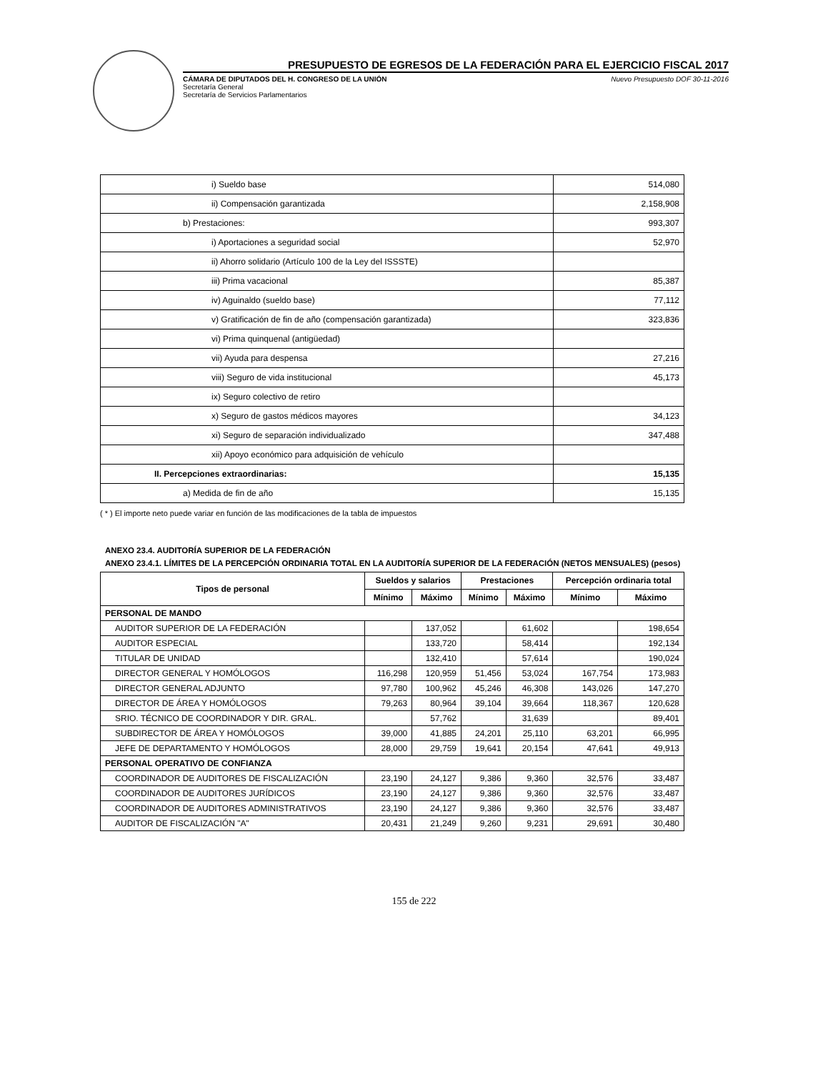PRESUPUESTO DE EGRESOS DE LA FEDERACIÓN PARA EL EJERCICIO FISCAL 2017
CÁMARA DE DIPUTADOS DEL H. CONGRESO DE LA UNIÓN
Secretaría General
Secretaría de Servicios Parlamentarios
Nuevo Presupuesto DOF 30-11-2016
| i) Sueldo base | 514,080 |
| ii) Compensación garantizada | 2,158,908 |
| b) Prestaciones: | 993,307 |
| i) Aportaciones a seguridad social | 52,970 |
| ii) Ahorro solidario (Artículo 100 de la Ley del ISSSTE) | |
| iii) Prima vacacional | 85,387 |
| iv) Aguinaldo (sueldo base) | 77,112 |
| v) Gratificación de fin de año (compensación garantizada) | 323,836 |
| vi) Prima quinquenal (antigüedad) | |
| vii) Ayuda para despensa | 27,216 |
| viii) Seguro de vida institucional | 45,173 |
| ix) Seguro colectivo de retiro | |
| x) Seguro de gastos médicos mayores | 34,123 |
| xi) Seguro de separación individualizado | 347,488 |
| xii) Apoyo económico para adquisición de vehículo | |
| II. Percepciones extraordinarias: | 15,135 |
| a) Medida de fin de año | 15,135 |
( * ) El importe neto puede variar en función de las modificaciones de la tabla de impuestos
ANEXO 23.4. AUDITORÍA SUPERIOR DE LA FEDERACIÓN
ANEXO 23.4.1. LÍMITES DE LA PERCEPCIÓN ORDINARIA TOTAL EN LA AUDITORÍA SUPERIOR DE LA FEDERACIÓN (NETOS MENSUALES) (pesos)
| Tipos de personal | Sueldos y salarios | | Prestaciones | | Percepción ordinaria total | |
| --- | --- | --- | --- | --- | --- | --- |
| | Mínimo | Máximo | Mínimo | Máximo | Mínimo | Máximo |
| PERSONAL DE MANDO | | | | | | |
| AUDITOR SUPERIOR DE LA FEDERACIÓN | | 137,052 | | 61,602 | | 198,654 |
| AUDITOR ESPECIAL | | 133,720 | | 58,414 | | 192,134 |
| TITULAR DE UNIDAD | | 132,410 | | 57,614 | | 190,024 |
| DIRECTOR GENERAL Y HOMÓLOGOS | 116,298 | 120,959 | 51,456 | 53,024 | 167,754 | 173,983 |
| DIRECTOR GENERAL ADJUNTO | 97,780 | 100,962 | 45,246 | 46,308 | 143,026 | 147,270 |
| DIRECTOR DE ÁREA Y HOMÓLOGOS | 79,263 | 80,964 | 39,104 | 39,664 | 118,367 | 120,628 |
| SRIO. TÉCNICO DE COORDINADOR Y DIR. GRAL. | | 57,762 | | 31,639 | | 89,401 |
| SUBDIRECTOR DE ÁREA Y HOMÓLOGOS | 39,000 | 41,885 | 24,201 | 25,110 | 63,201 | 66,995 |
| JEFE DE DEPARTAMENTO Y HOMÓLOGOS | 28,000 | 29,759 | 19,641 | 20,154 | 47,641 | 49,913 |
| PERSONAL OPERATIVO DE CONFIANZA | | | | | | |
| COORDINADOR DE AUDITORES DE FISCALIZACIÓN | 23,190 | 24,127 | 9,386 | 9,360 | 32,576 | 33,487 |
| COORDINADOR DE AUDITORES JURÍDICOS | 23,190 | 24,127 | 9,386 | 9,360 | 32,576 | 33,487 |
| COORDINADOR DE AUDITORES ADMINISTRATIVOS | 23,190 | 24,127 | 9,386 | 9,360 | 32,576 | 33,487 |
| AUDITOR DE FISCALIZACIÓN "A" | 20,431 | 21,249 | 9,260 | 9,231 | 29,691 | 30,480 |
155 de 222